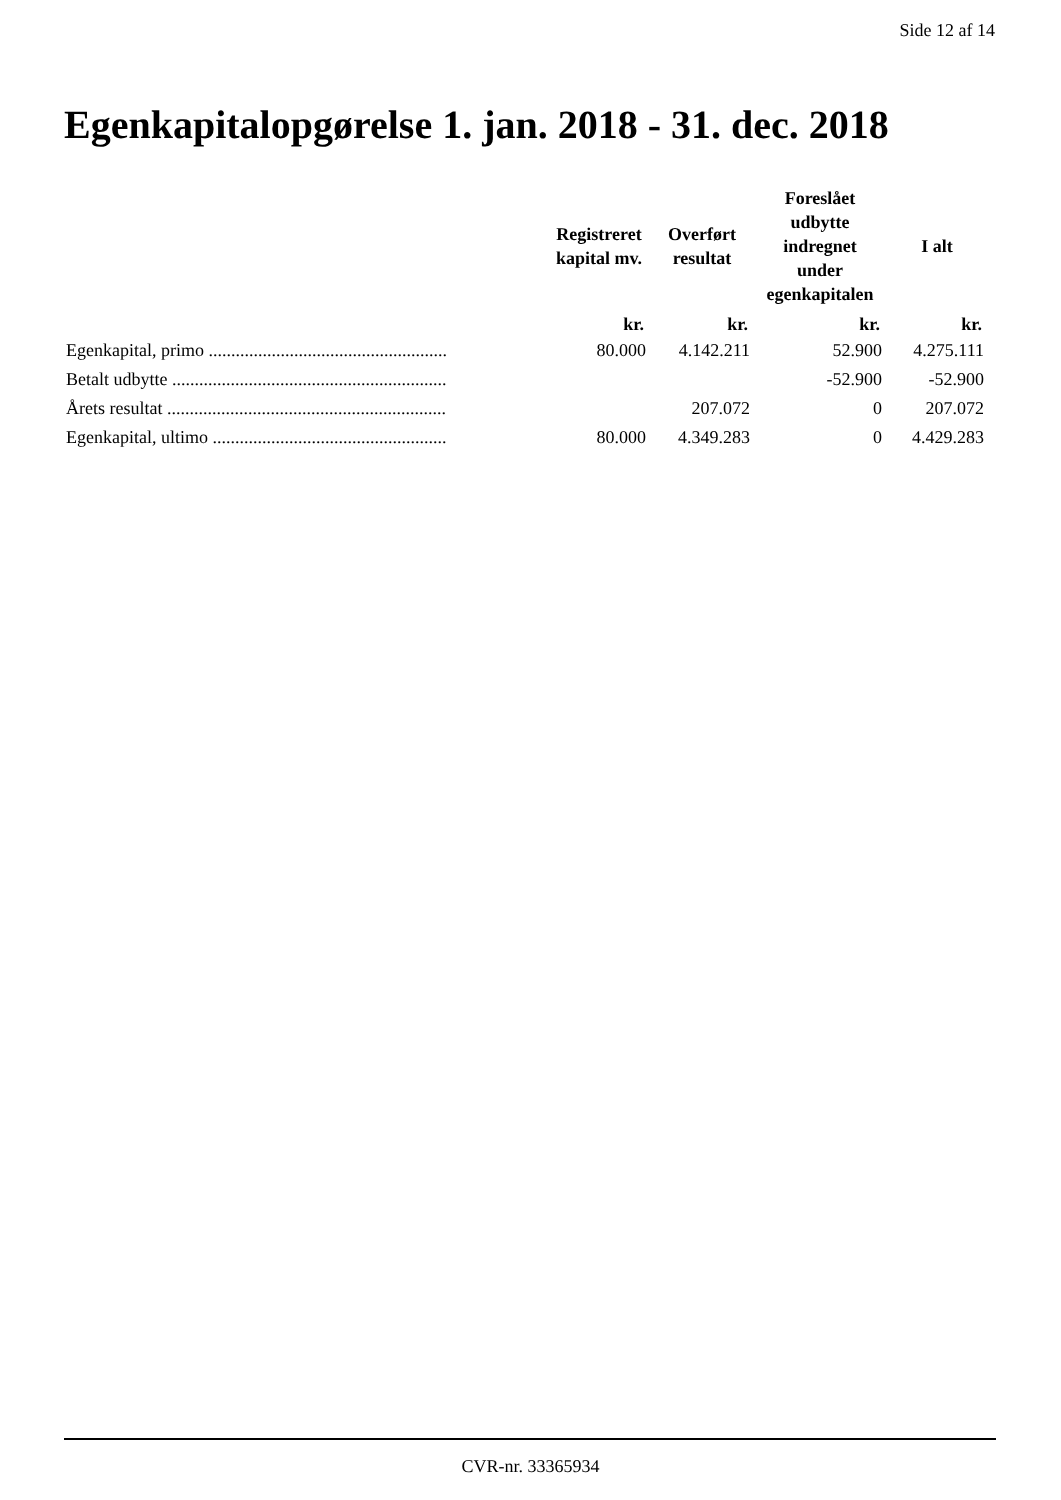Side 12 af 14
Egenkapitalopgørelse 1. jan. 2018 - 31. dec. 2018
| | Registreret kapital mv. | Overført resultat | Foreslået udbytte indregnet under egenkapitalen | I alt |
| --- | --- | --- | --- | --- |
| | kr. | kr. | kr. | kr. |
| Egenkapital, primo ..................................................... | 80.000 | 4.142.211 | 52.900 | 4.275.111 |
| Betalt udbytte ............................................................. | | | -52.900 | -52.900 |
| Årets resultat .............................................................. | | 207.072 | 0 | 207.072 |
| Egenkapital, ultimo .................................................... | 80.000 | 4.349.283 | 0 | 4.429.283 |
CVR-nr. 33365934